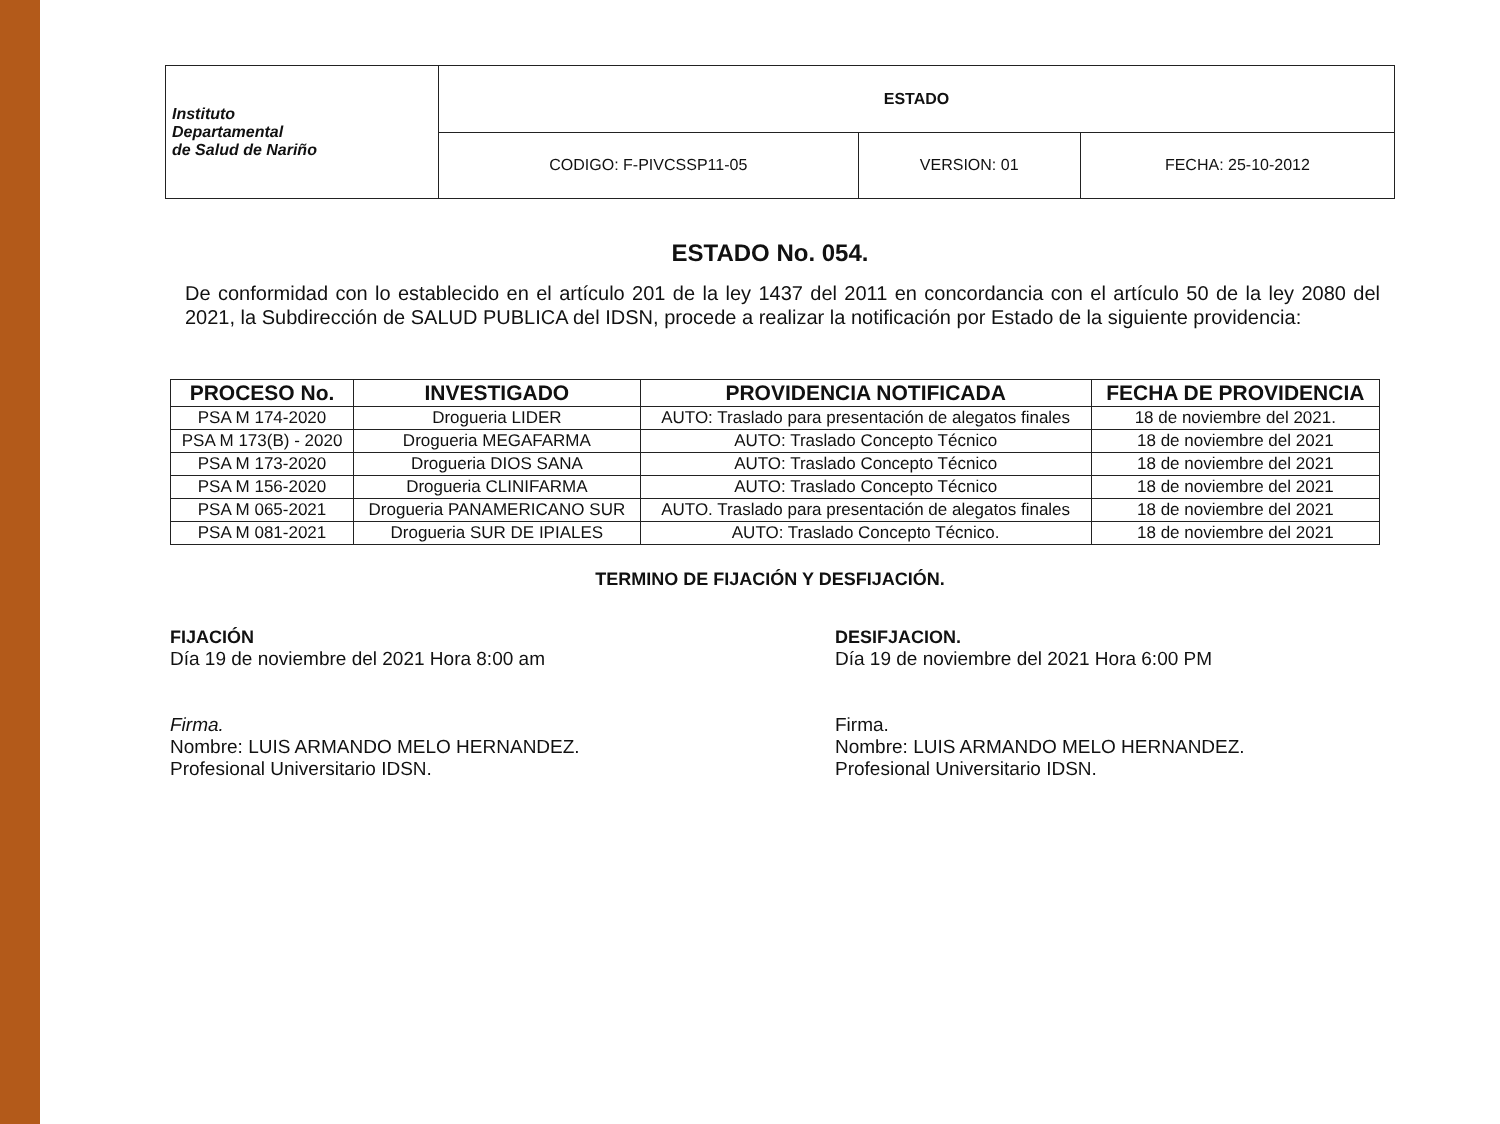| Instituto Departamental de Salud de Nariño | ESTADO | | |
| | CODIGO: F-PIVCSSP11-05 | VERSION: 01 | FECHA: 25-10-2012 |
ESTADO No. 054.
De conformidad con lo establecido en el artículo 201 de la ley 1437 del 2011 en concordancia con el artículo 50 de la ley 2080 del 2021, la Subdirección de SALUD PUBLICA del IDSN, procede a realizar la notificación por Estado de la siguiente providencia:
| PROCESO No. | INVESTIGADO | PROVIDENCIA NOTIFICADA | FECHA DE PROVIDENCIA |
| --- | --- | --- | --- |
| PSA M 174-2020 | Drogueria LIDER | AUTO: Traslado para presentación de alegatos finales | 18 de noviembre del 2021. |
| PSA M 173(B) - 2020 | Drogueria MEGAFARMA | AUTO: Traslado Concepto Técnico | 18 de noviembre del 2021 |
| PSA M 173-2020 | Drogueria DIOS SANA | AUTO: Traslado Concepto Técnico | 18 de noviembre del 2021 |
| PSA M 156-2020 | Drogueria CLINIFARMA | AUTO: Traslado Concepto Técnico | 18 de noviembre del 2021 |
| PSA M 065-2021 | Drogueria PANAMERICANO SUR | AUTO. Traslado para presentación de alegatos finales | 18 de noviembre del 2021 |
| PSA M 081-2021 | Drogueria SUR DE IPIALES | AUTO: Traslado Concepto Técnico. | 18 de noviembre del 2021 |
TERMINO DE FIJACIÓN Y DESFIJACIÓN.
FIJACIÓN
Día 19 de noviembre del 2021 Hora 8:00 am
Firma.
Nombre: LUIS ARMANDO MELO HERNANDEZ.
Profesional Universitario IDSN.
DESIFJACION.
Día 19 de noviembre del 2021 Hora 6:00 PM
Firma.
Nombre: LUIS ARMANDO MELO HERNANDEZ.
Profesional Universitario IDSN.